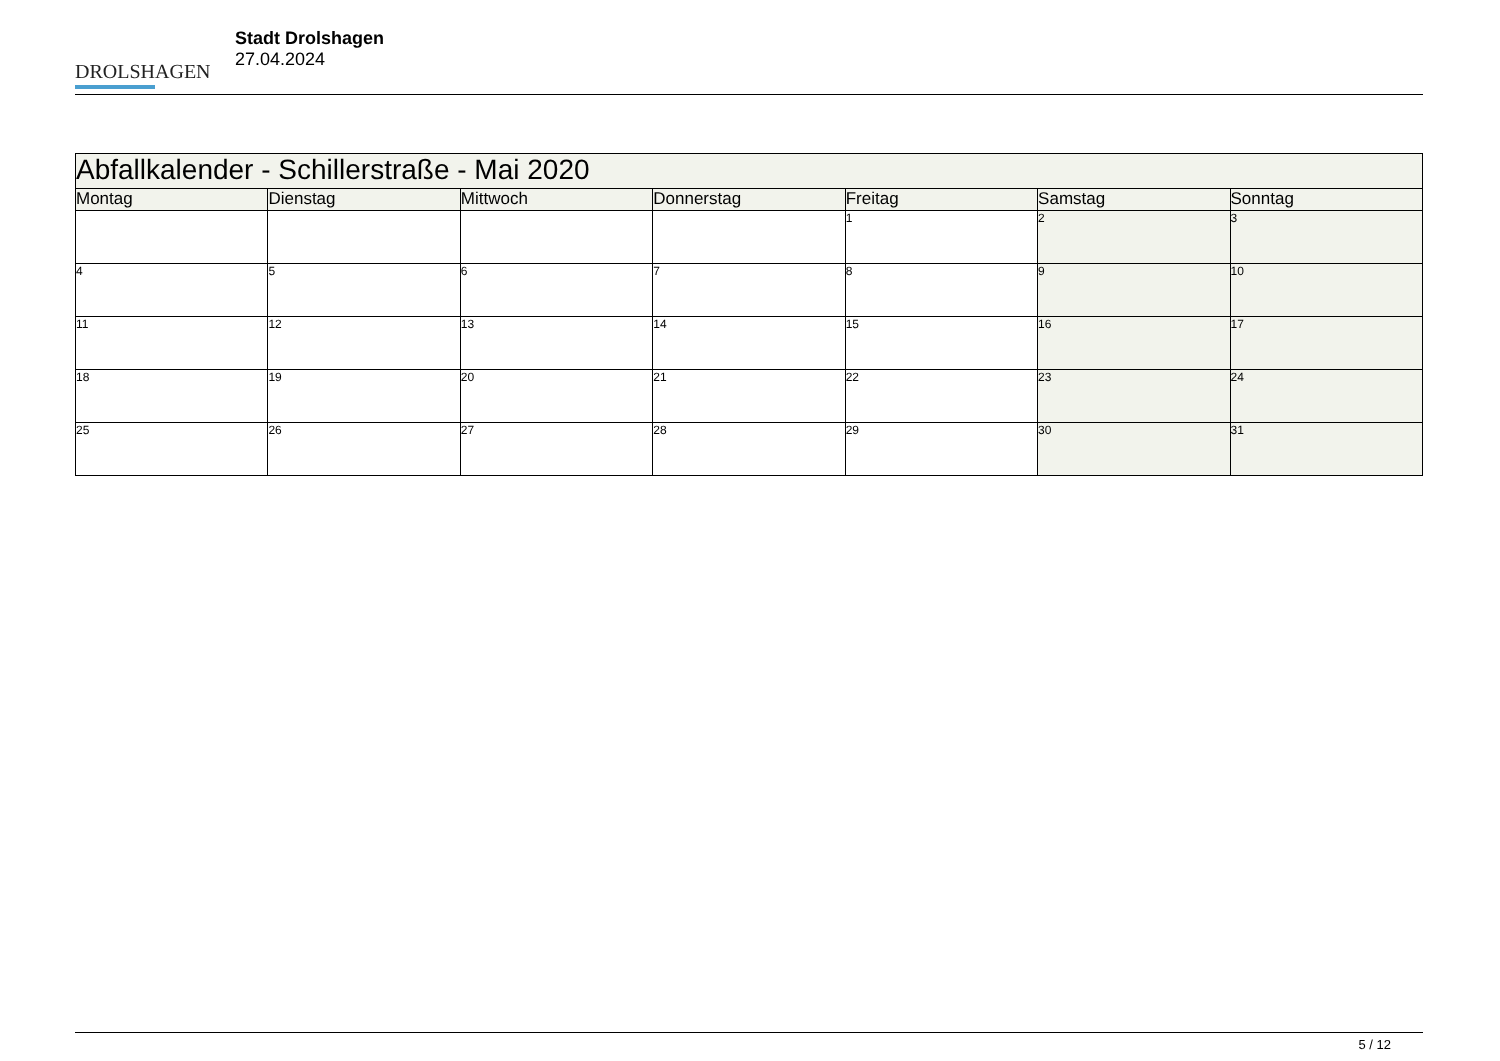DROLSHAGEN
Stadt Drolshagen
27.04.2024
| Abfallkalender - Schillerstraße - Mai 2020 | | | | | | |
| --- | --- | --- | --- | --- | --- | --- |
| Montag | Dienstag | Mittwoch | Donnerstag | Freitag | Samstag | Sonntag |
| | | | | 1 | 2 | 3 |
| 4 | 5 | 6 | 7 | 8 | 9 | 10 |
| 11 | 12 | 13 | 14 | 15 | 16 | 17 |
| 18 | 19 | 20 | 21 | 22 | 23 | 24 |
| 25 | 26 | 27 | 28 | 29 | 30 | 31 |
5 / 12